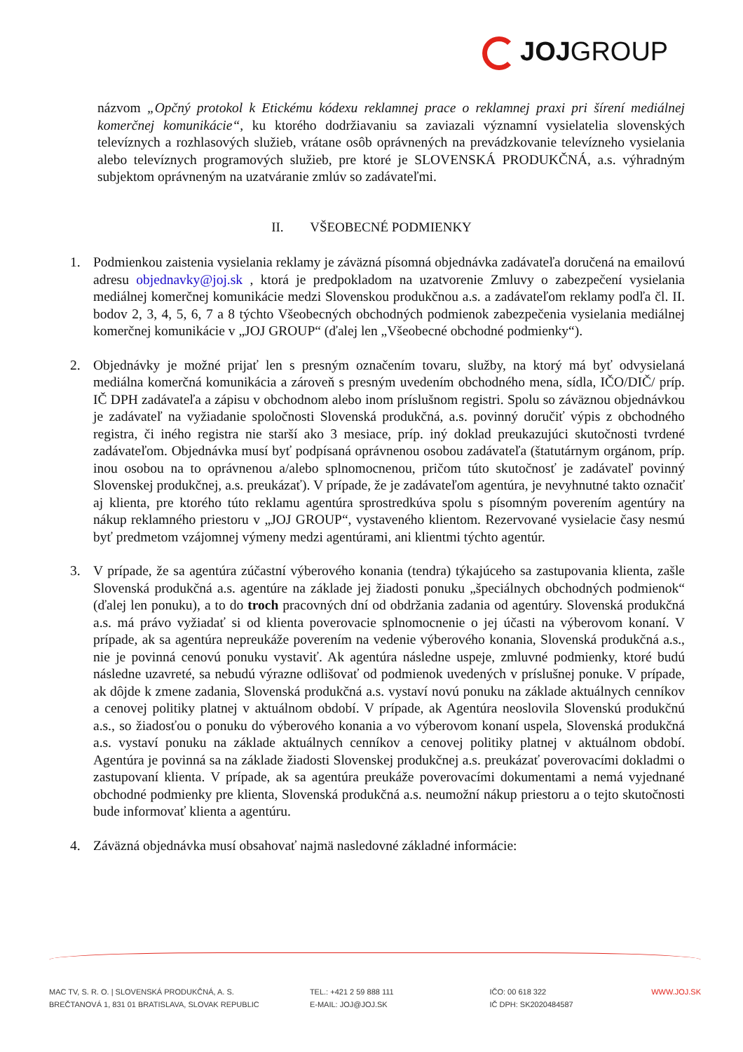JOJGROUP
názvom „Opčný protokol k Etickému kódexu reklamnej prace o reklamnej praxi pri šírení mediálnej komerčnej komunikácie“, ku ktorého dodržiavaniu sa zaviazali významní vysielatelia slovenských televíznych a rozhlasových služieb, vrátane osôb oprávnených na prevádzkovanie televízneho vysielania alebo televíznych programových služieb, pre ktoré je SLOVENSKÁ PRODUKČNÁ, a.s. výhradným subjektom oprávneným na uzatváranie zmlúv so zadávateľmi.
II. VŠEOBECNÉ PODMIENKY
1. Podmienkou zaistenia vysielania reklamy je záväzná písomná objednávka zadávateľa doručená na emailovú adresu objednavky@joj.sk , ktorá je predpokladom na uzatvorenie Zmluvy o zabezpečení vysielania mediálnej komerčnej komunikácie medzi Slovenskou produkčnou a.s. a zadávateľom reklamy podľa čl. II. bodov 2, 3, 4, 5, 6, 7 a 8 týchto Všeobecných obchodných podmienok zabezpečenia vysielania mediálnej komerčnej komunikácie v „JOJ GROUP“ (ďalej len „Všeobecné obchodné podmienky“).
2. Objednávky je možné prijať len s presným označením tovaru, služby, na ktorý má byť odvysielaná mediálna komerčná komunikácia a zároveň s presným uvedením obchodného mena, sídla, IČO/DIČ/ príp. IČ DPH zadávateľa a zápisu v obchodnom alebo inom príslušnom registri. Spolu so záväznou objednávkou je zadávateľ na vyžiadanie spoločnosti Slovenská produkčná, a.s. povinný doručiť výpis z obchodného registra, či iného registra nie starší ako 3 mesiace, príp. iný doklad preukazujúci skutočnosti tvrdené zadávateľom. Objednávka musí byť podpísaná oprávnenou osobou zadávateľa (štatutárnym orgánom, príp. inou osobou na to oprávnenou a/alebo splnomocnenou, pričom túto skutočnosť je zadávateľ povinný Slovenskej produkčnej, a.s. preukázať). V prípade, že je zadávateľom agentúra, je nevyhnutné takto označiť aj klienta, pre ktorého túto reklamu agentúra sprostredkúva spolu s písomným poverením agentúry na nákup reklamného priestoru v „JOJ GROUP“, vystaveného klientom. Rezervované vysielacie časy nesmú byť predmetom vzájomnej výmeny medzi agentúrami, ani klientmi týchto agentúr.
3. V prípade, že sa agentúra zúčastní výberového konania (tendra) týkajúceho sa zastupovania klienta, zašle Slovenská produkčná a.s. agentúre na základe jej žiadosti ponuku „špeciálnych obchodných podmienok“ (ďalej len ponuku), a to do troch pracovných dní od obdržania zadania od agentúry. Slovenská produkčná a.s. má právo vyžiadať si od klienta poverovacie splnomocnenie o jej účasti na výberovom konaní. V prípade, ak sa agentúra nepreukáže poverením na vedenie výberového konania, Slovenská produkčná a.s., nie je povinná cenovú ponuku vystaviť. Ak agentúra následne uspeje, zmluvné podmienky, ktoré budú následne uzavreté, sa nebudú výrazne odlišovať od podmienok uvedených v príslušnej ponuke. V prípade, ak dôjde k zmene zadania, Slovenská produkčná a.s. vystaví novú ponuku na základe aktuálnych cenníkov a cenovej politiky platnej v aktuálnom období. V prípade, ak Agentúra neoslovila Slovenskú produkčnú a.s., so žiadosťou o ponuku do výberového konania a vo výberovom konaní uspela, Slovenská produkčná a.s. vystaví ponuku na základe aktuálnych cenníkov a cenovej politiky platnej v aktuálnom období. Agentúra je povinná sa na základe žiadosti Slovenskej produkčnej a.s. preukázať poverovacími dokladmi o zastupovaní klienta. V prípade, ak sa agentúra preukáže poverovacími dokumentami a nemá vyjednané obchodné podmienky pre klienta, Slovenská produkčná a.s. neumožní nákup priestoru a o tejto skutočnosti bude informovať klienta a agentúru.
4. Záväzná objednávka musí obsahovať najmä nasledovné základné informácie:
MAC TV, S. R. O. | SLOVENSKÁ PRODUKČNÁ, A. S.
BREČTANOVÁ 1, 831 01 BRATISLAVA, SLOVAK REPUBLIC
TEL.: +421 2 59 888 111
E-MAIL: JOJ@JOJ.SK
IČO: 00 618 322
IČ DPH: SK2020484587
WWW.JOJ.SK